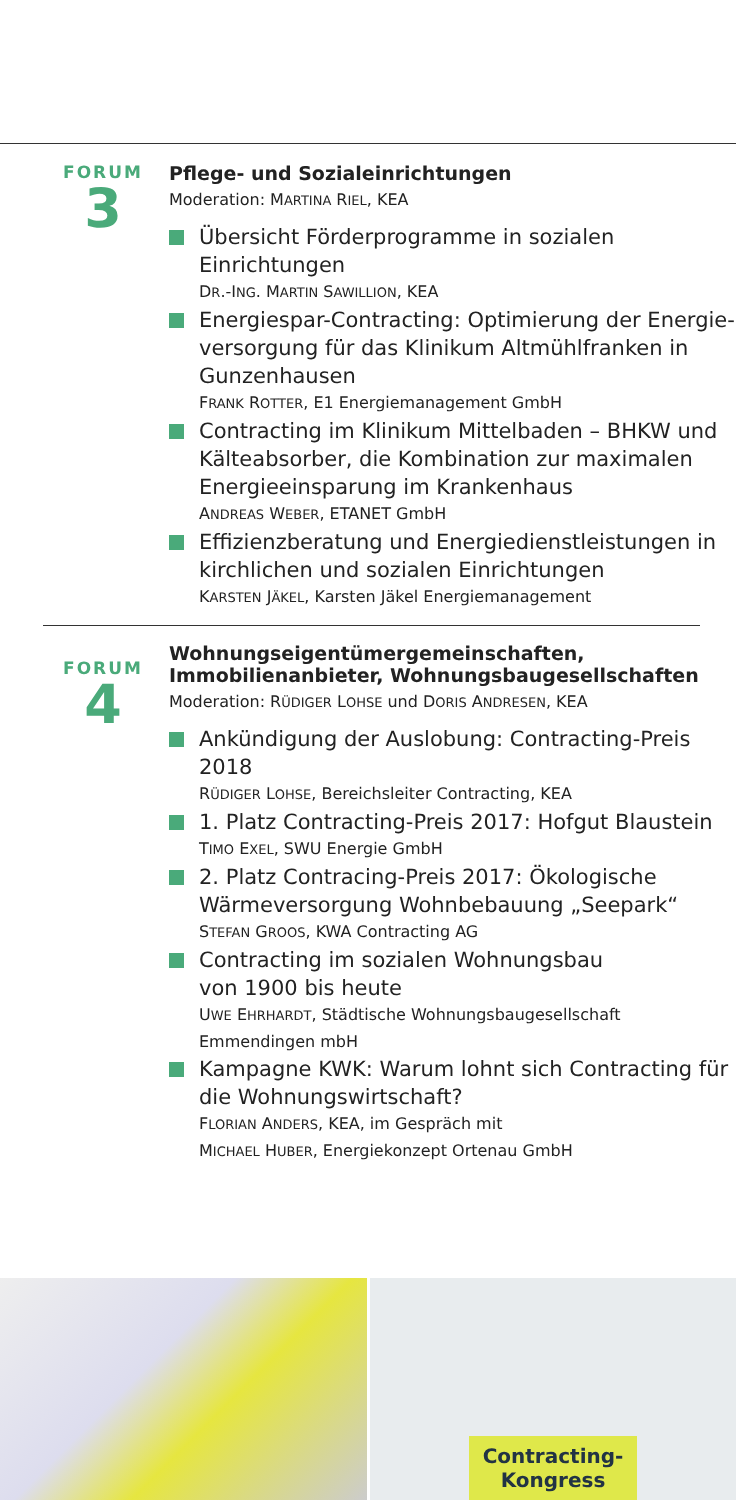FORUM
3
Pflege- und Sozialeinrichtungen
Moderation: MARTINA RIEL, KEA
Übersicht Förderprogramme in sozialen Einrichtungen
DR.-ING. MARTIN SAWILLION, KEA
Energiespar-Contracting: Optimierung der Energie­versorgung für das Klinikum Altmühlfranken in Gunzenhausen
FRANK ROTTER, E1 Energiemanagement GmbH
Contracting im Klinikum Mittelbaden – BHKW und Kälteabsorber, die Kombination zur maximalen Energieeinsparung im Krankenhaus
ANDREAS WEBER, ETANET GmbH
Effizienzberatung und Energiedienstleistungen in kirchlichen und sozialen Einrichtungen
KARSTEN JÄKEL, Karsten Jäkel Energiemanagement
FORUM
4
Wohnungseigentümergemeinschaften,
Immobilienanbieter, Wohnungsbaugesellschaften
Moderation: RÜDIGER LOHSE und DORIS ANDRESEN, KEA
Ankündigung der Auslobung: Contracting-Preis 2018
RÜDIGER LOHSE, Bereichsleiter Contracting, KEA
1. Platz Contracting-Preis 2017: Hofgut Blaustein
TIMO EXEL, SWU Energie GmbH
2. Platz Contracing-Preis 2017: Ökologische Wärmeversorgung Wohnbebauung „Seepark“
STEFAN GROOS, KWA Contracting AG
Contracting im sozialen Wohnungsbau
von 1900 bis heute
UWE EHRHARDT, Städtische Wohnungsbaugesellschaft Emmendingen mbH
Kampagne KWK: Warum lohnt sich Contracting für die Wohnungswirtschaft?
FLORIAN ANDERS, KEA, im Gespräch mit
MICHAEL HUBER, Energiekonzept Ortenau GmbH
Contracting-
Kongress